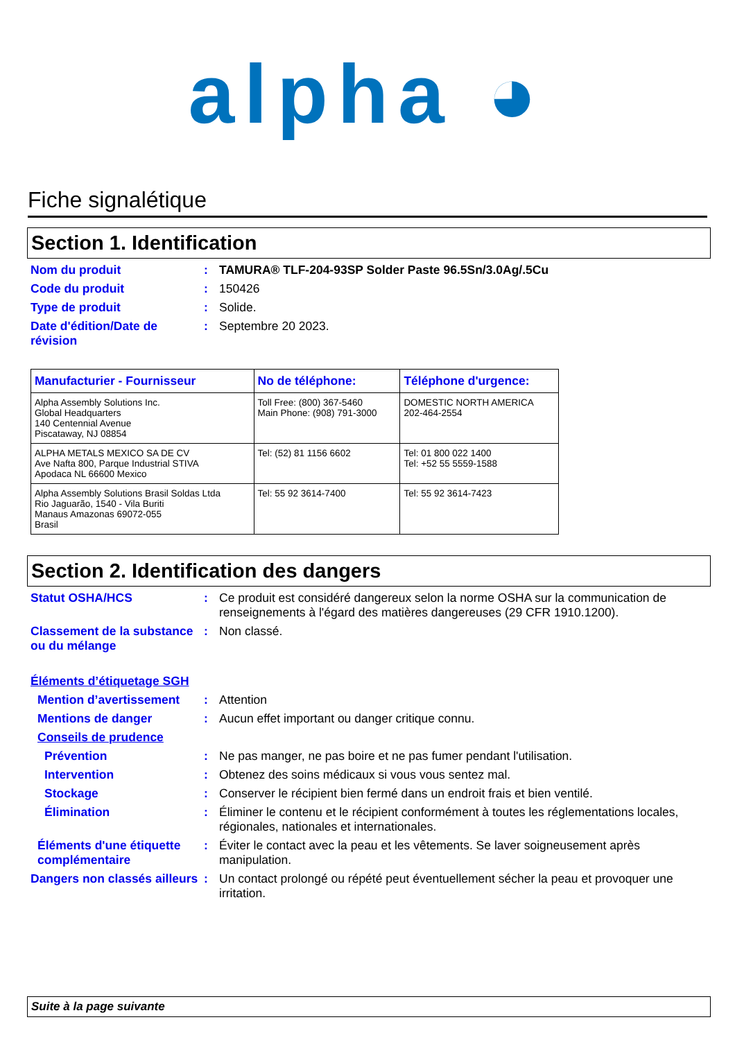alpha ◕
Fiche signalétique
Section 1. Identification
Nom du produit : TAMURA® TLF-204-93SP Solder Paste 96.5Sn/3.0Ag/.5Cu
Code du produit : 150426
Type de produit : Solide.
Date d'édition/Date de révision
: Septembre 20 2023.
| Manufacturier - Fournisseur | No de téléphone: | Téléphone d'urgence: |
| --- | --- | --- |
| Alpha Assembly Solutions Inc. Global Headquarters 140 Centennial Avenue Piscataway, NJ 08854 | Toll Free: (800) 367-5460 Main Phone: (908) 791-3000 | DOMESTIC NORTH AMERICA 202-464-2554 |
| ALPHA METALS MEXICO SA DE CV Ave Nafta 800, Parque Industrial STIVA Apodaca NL 66600 Mexico | Tel: (52) 81 1156 6602 | Tel: 01 800 022 1400 Tel: +52 55 5559-1588 |
| Alpha Assembly Solutions Brasil Soldas Ltda Rio Jaguarão, 1540 - Vila Buriti Manaus Amazonas 69072-055 Brasil | Tel: 55 92 3614-7400 | Tel: 55 92 3614-7423 |
Section 2. Identification des dangers
Statut OSHA/HCS : Ce produit est considéré dangereux selon la norme OSHA sur la communication de renseignements à l'égard des matières dangereuses (29 CFR 1910.1200).
Classement de la substance ou du mélange
: Non classé.
Éléments d’étiquetage SGH
Mention d’avertissement
: Attention
Mentions de danger : Aucun effet important ou danger critique connu.
Conseils de prudence
Prévention : Ne pas manger, ne pas boire et ne pas fumer pendant l'utilisation.
Intervention : Obtenez des soins médicaux si vous vous sentez mal.
Stockage : Conserver le récipient bien fermé dans un endroit frais et bien ventilé.
Élimination : Éliminer le contenu et le récipient conformément à toutes les réglementations locales, régionales, nationales et internationales.
Éléments d'une étiquette complémentaire
: Éviter le contact avec la peau et les vêtements. Se laver soigneusement après manipulation.
Dangers non classés ailleurs
: Un contact prolongé ou répété peut éventuellement sécher la peau et provoquer une irritation.
Suite à la page suivante